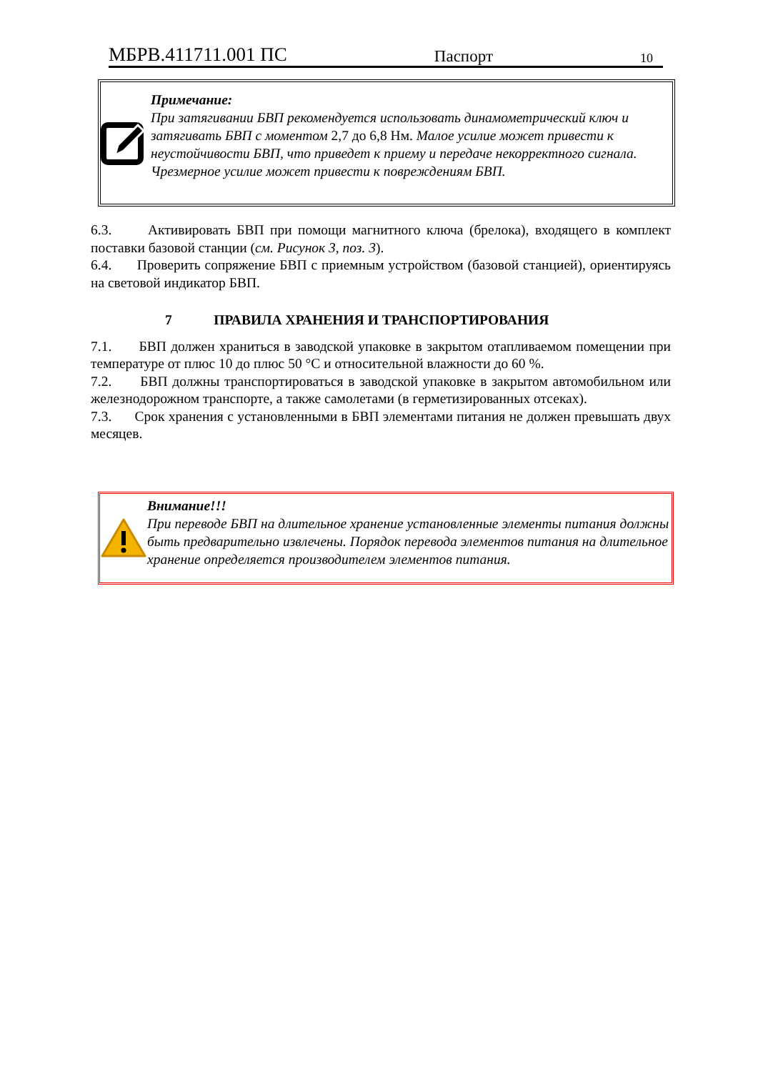МБРВ.411711.001 ПС Паспорт 10
Примечание:
При затягивании БВП рекомендуется использовать динамометрический ключ и затягивать БВП с моментом 2,7 до 6,8 Нм. Малое усилие может привести к неустойчивости БВП, что приведет к приему и передаче некорректного сигнала. Чрезмерное усилие может привести к повреждениям БВП.
6.3. Активировать БВП при помощи магнитного ключа (брелока), входящего в комплект поставки базовой станции (см. Рисунок 3, поз. 3).
6.4. Проверить сопряжение БВП с приемным устройством (базовой станцией), ориентируясь на световой индикатор БВП.
7 ПРАВИЛА ХРАНЕНИЯ И ТРАНСПОРТИРОВАНИЯ
7.1. БВП должен храниться в заводской упаковке в закрытом отапливаемом помещении при температуре от плюс 10 до плюс 50 °С и относительной влажности до 60 %.
7.2. БВП должны транспортироваться в заводской упаковке в закрытом автомобильном или железнодорожном транспорте, а также самолетами (в герметизированных отсеках).
7.3. Срок хранения с установленными в БВП элементами питания не должен превышать двух месяцев.
Внимание!!!
При переводе БВП на длительное хранение установленные элементы питания должны быть предварительно извлечены. Порядок перевода элементов питания на длительное хранение определяется производителем элементов питания.